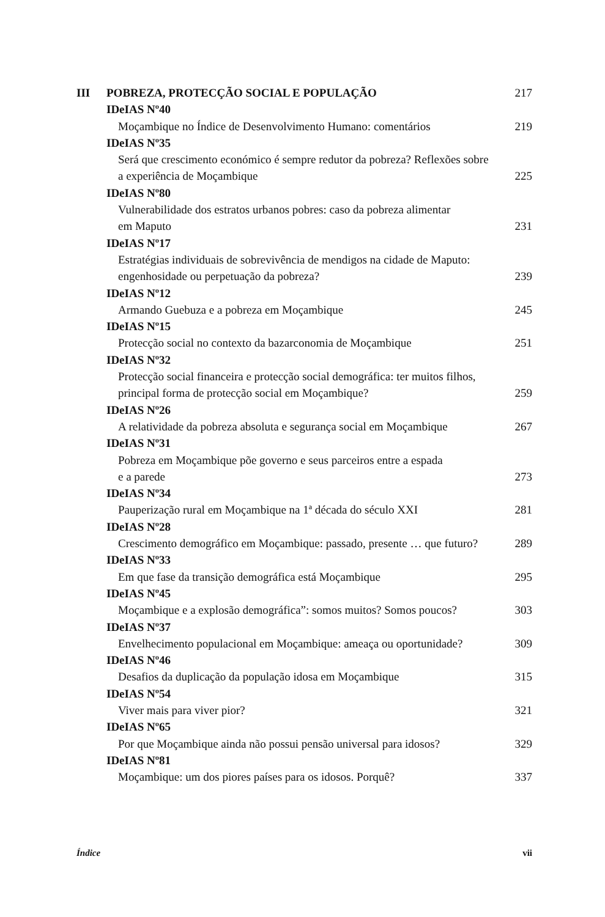III POBREZA, PROTECÇÃO SOCIAL E POPULAÇÃO 217
IDeIAS Nº40
Moçambique no Índice de Desenvolvimento Humano: comentários 219
IDeIAS Nº35
Será que crescimento económico é sempre redutor da pobreza? Reflexões sobre
a experiência de Moçambique
225
IDeIAS Nº80
Vulnerabilidade dos estratos urbanos pobres: caso da pobreza alimentar
em Maputo
231
IDeIAS Nº17
Estratégias individuais de sobrevivência de mendigos na cidade de Maputo:
engenhosidade ou perpetuação da pobreza?
239
IDeIAS Nº12
Armando Guebuza e a pobreza em Moçambique 245
IDeIAS Nº15
Protecção social no contexto da bazarconomia de Moçambique 251
IDeIAS Nº32
Protecção social financeira e protecção social demográfica: ter muitos filhos,
principal forma de protecção social em Moçambique?
259
IDeIAS Nº26
A relatividade da pobreza absoluta e segurança social em Moçambique 267
IDeIAS Nº31
Pobreza em Moçambique põe governo e seus parceiros entre a espada
e a parede
273
IDeIAS Nº34
Pauperização rural em Moçambique na 1ª década do século XXI 281
IDeIAS Nº28
Crescimento demográfico em Moçambique: passado, presente … que futuro? 289
IDeIAS Nº33
Em que fase da transição demográfica está Moçambique 295
IDeIAS Nº45
Moçambique e a explosão demográfica”: somos muitos? Somos poucos? 303
IDeIAS Nº37
Envelhecimento populacional em Moçambique: ameaça ou oportunidade? 309
IDeIAS Nº46
Desafios da duplicação da população idosa em Moçambique 315
IDeIAS Nº54
Viver mais para viver pior? 321
IDeIAS Nº65
Por que Moçambique ainda não possui pensão universal para idosos? 329
IDeIAS Nº81
Moçambique: um dos piores países para os idosos. Porquê? 337
Índice vii